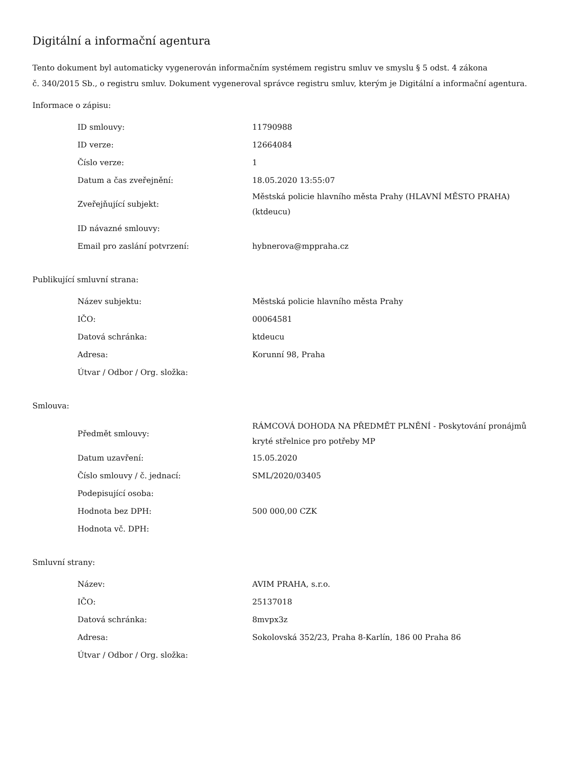Digitální a informační agentura
Tento dokument byl automaticky vygenerován informačním systémem registru smluv ve smyslu § 5 odst. 4 zákona
č. 340/2015 Sb., o registru smluv. Dokument vygeneroval správce registru smluv, kterým je Digitální a informační agentura.
Informace o zápisu:
| ID smlouvy: | 11790988 |
| ID verze: | 12664084 |
| Číslo verze: | 1 |
| Datum a čas zveřejnění: | 18.05.2020 13:55:07 |
| Zveřejňující subjekt: | Městská policie hlavního města Prahy (HLAVNÍ MĚSTO PRAHA) (ktdeucu) |
| ID návazné smlouvy: | |
| Email pro zaslání potvrzení: | hybnerova@mppraha.cz |
Publikující smluvní strana:
| Název subjektu: | Městská policie hlavního města Prahy |
| IČO: | 00064581 |
| Datová schránka: | ktdeucu |
| Adresa: | Korunní 98, Praha |
| Útvar / Odbor / Org. složka: | |
Smlouva:
| Předmět smlouvy: | RÁMCOVÁ DOHODA NA PŘEDMĚT PLNĚNÍ - Poskytování pronájmů kryté střelnice pro potřeby MP |
| Datum uzavření: | 15.05.2020 |
| Číslo smlouvy / č. jednací: | SML/2020/03405 |
| Podepisující osoba: | |
| Hodnota bez DPH: | 500 000,00 CZK |
| Hodnota vč. DPH: | |
Smluvní strany:
| Název: | AVIM PRAHA, s.r.o. |
| IČO: | 25137018 |
| Datová schránka: | 8mvpx3z |
| Adresa: | Sokolovská 352/23, Praha 8-Karlín, 186 00 Praha 86 |
| Útvar / Odbor / Org. složka: | |